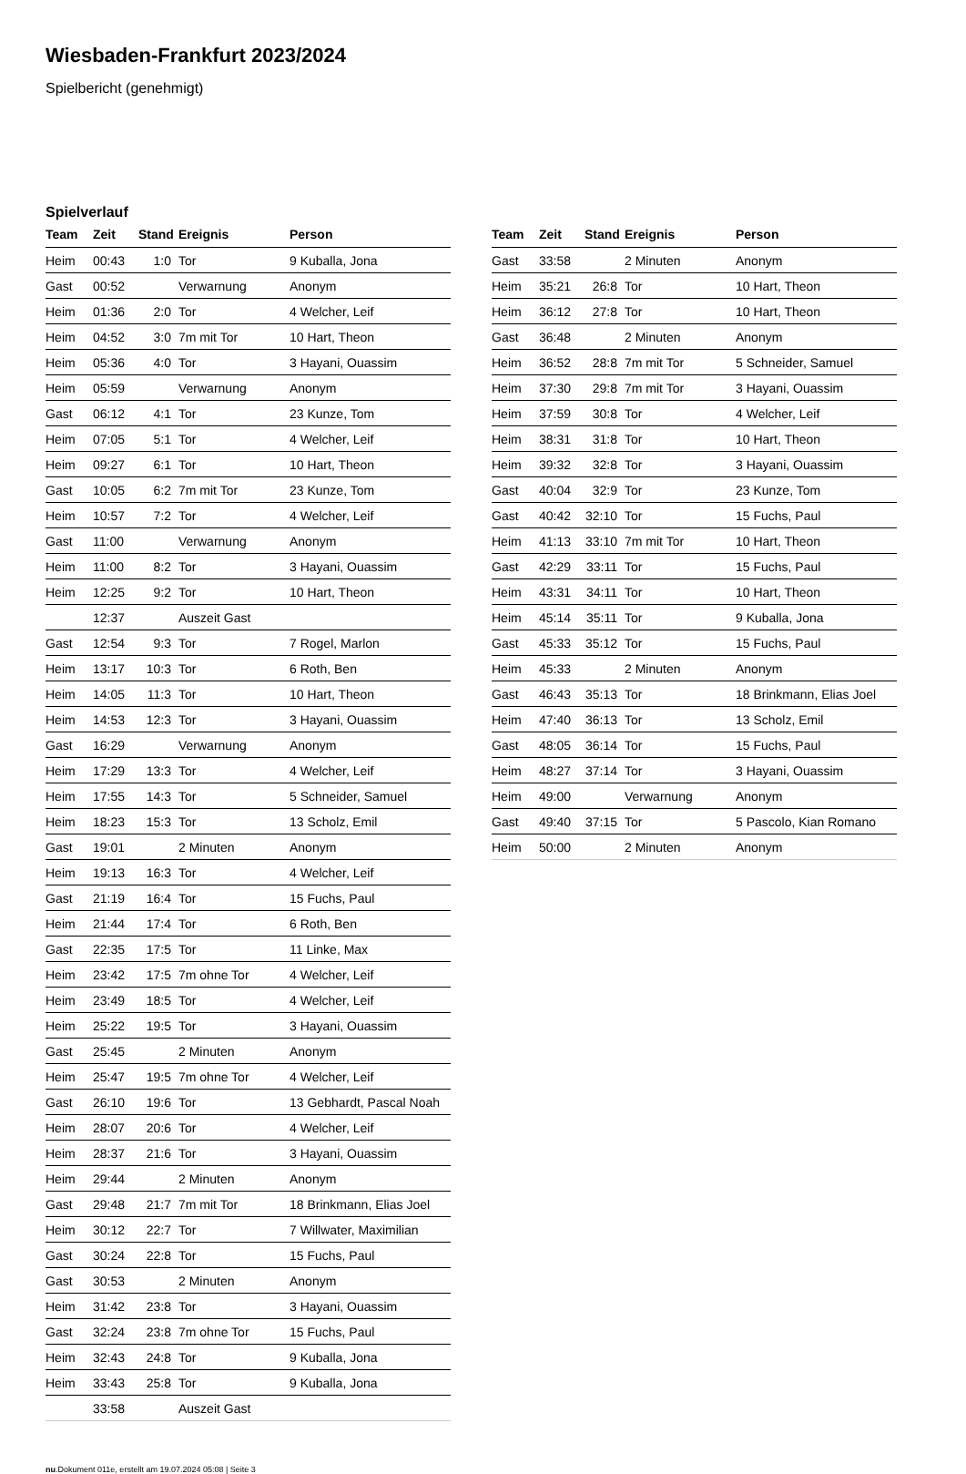Wiesbaden-Frankfurt 2023/2024
Spielbericht (genehmigt)
Spielverlauf
| Team | Zeit | Stand | Ereignis | Person |
| --- | --- | --- | --- | --- |
| Heim | 00:43 | 1:0 | Tor | 9 Kuballa, Jona |
| Gast | 00:52 | | Verwarnung | Anonym |
| Heim | 01:36 | 2:0 | Tor | 4 Welcher, Leif |
| Heim | 04:52 | 3:0 | 7m mit Tor | 10 Hart, Theon |
| Heim | 05:36 | 4:0 | Tor | 3 Hayani, Ouassim |
| Heim | 05:59 | | Verwarnung | Anonym |
| Gast | 06:12 | 4:1 | Tor | 23 Kunze, Tom |
| Heim | 07:05 | 5:1 | Tor | 4 Welcher, Leif |
| Heim | 09:27 | 6:1 | Tor | 10 Hart, Theon |
| Gast | 10:05 | 6:2 | 7m mit Tor | 23 Kunze, Tom |
| Heim | 10:57 | 7:2 | Tor | 4 Welcher, Leif |
| Gast | 11:00 | | Verwarnung | Anonym |
| Heim | 11:00 | 8:2 | Tor | 3 Hayani, Ouassim |
| Heim | 12:25 | 9:2 | Tor | 10 Hart, Theon |
| | 12:37 | | Auszeit Gast | |
| Gast | 12:54 | 9:3 | Tor | 7 Rogel, Marlon |
| Heim | 13:17 | 10:3 | Tor | 6 Roth, Ben |
| Heim | 14:05 | 11:3 | Tor | 10 Hart, Theon |
| Heim | 14:53 | 12:3 | Tor | 3 Hayani, Ouassim |
| Gast | 16:29 | | Verwarnung | Anonym |
| Heim | 17:29 | 13:3 | Tor | 4 Welcher, Leif |
| Heim | 17:55 | 14:3 | Tor | 5 Schneider, Samuel |
| Heim | 18:23 | 15:3 | Tor | 13 Scholz, Emil |
| Gast | 19:01 | | 2 Minuten | Anonym |
| Heim | 19:13 | 16:3 | Tor | 4 Welcher, Leif |
| Gast | 21:19 | 16:4 | Tor | 15 Fuchs, Paul |
| Heim | 21:44 | 17:4 | Tor | 6 Roth, Ben |
| Gast | 22:35 | 17:5 | Tor | 11 Linke, Max |
| Heim | 23:42 | 17:5 | 7m ohne Tor | 4 Welcher, Leif |
| Heim | 23:49 | 18:5 | Tor | 4 Welcher, Leif |
| Heim | 25:22 | 19:5 | Tor | 3 Hayani, Ouassim |
| Gast | 25:45 | | 2 Minuten | Anonym |
| Heim | 25:47 | 19:5 | 7m ohne Tor | 4 Welcher, Leif |
| Gast | 26:10 | 19:6 | Tor | 13 Gebhardt, Pascal Noah |
| Heim | 28:07 | 20:6 | Tor | 4 Welcher, Leif |
| Heim | 28:37 | 21:6 | Tor | 3 Hayani, Ouassim |
| Heim | 29:44 | | 2 Minuten | Anonym |
| Gast | 29:48 | 21:7 | 7m mit Tor | 18 Brinkmann, Elias Joel |
| Heim | 30:12 | 22:7 | Tor | 7 Willwater, Maximilian |
| Gast | 30:24 | 22:8 | Tor | 15 Fuchs, Paul |
| Gast | 30:53 | | 2 Minuten | Anonym |
| Heim | 31:42 | 23:8 | Tor | 3 Hayani, Ouassim |
| Gast | 32:24 | 23:8 | 7m ohne Tor | 15 Fuchs, Paul |
| Heim | 32:43 | 24:8 | Tor | 9 Kuballa, Jona |
| Heim | 33:43 | 25:8 | Tor | 9 Kuballa, Jona |
| | 33:58 | | Auszeit Gast | |
| Team | Zeit | Stand | Ereignis | Person |
| --- | --- | --- | --- | --- |
| Gast | 33:58 | | 2 Minuten | Anonym |
| Heim | 35:21 | 26:8 | Tor | 10 Hart, Theon |
| Heim | 36:12 | 27:8 | Tor | 10 Hart, Theon |
| Gast | 36:48 | | 2 Minuten | Anonym |
| Heim | 36:52 | 28:8 | 7m mit Tor | 5 Schneider, Samuel |
| Heim | 37:30 | 29:8 | 7m mit Tor | 3 Hayani, Ouassim |
| Heim | 37:59 | 30:8 | Tor | 4 Welcher, Leif |
| Heim | 38:31 | 31:8 | Tor | 10 Hart, Theon |
| Heim | 39:32 | 32:8 | Tor | 3 Hayani, Ouassim |
| Gast | 40:04 | 32:9 | Tor | 23 Kunze, Tom |
| Gast | 40:42 | 32:10 | Tor | 15 Fuchs, Paul |
| Heim | 41:13 | 33:10 | 7m mit Tor | 10 Hart, Theon |
| Gast | 42:29 | 33:11 | Tor | 15 Fuchs, Paul |
| Heim | 43:31 | 34:11 | Tor | 10 Hart, Theon |
| Heim | 45:14 | 35:11 | Tor | 9 Kuballa, Jona |
| Gast | 45:33 | 35:12 | Tor | 15 Fuchs, Paul |
| Heim | 45:33 | | 2 Minuten | Anonym |
| Gast | 46:43 | 35:13 | Tor | 18 Brinkmann, Elias Joel |
| Heim | 47:40 | 36:13 | Tor | 13 Scholz, Emil |
| Gast | 48:05 | 36:14 | Tor | 15 Fuchs, Paul |
| Heim | 48:27 | 37:14 | Tor | 3 Hayani, Ouassim |
| Heim | 49:00 | | Verwarnung | Anonym |
| Gast | 49:40 | 37:15 | Tor | 5 Pascolo, Kian Romano |
| Heim | 50:00 | | 2 Minuten | Anonym |
nu.Dokument 011e, erstellt am 19.07.2024 05:08 | Seite 3